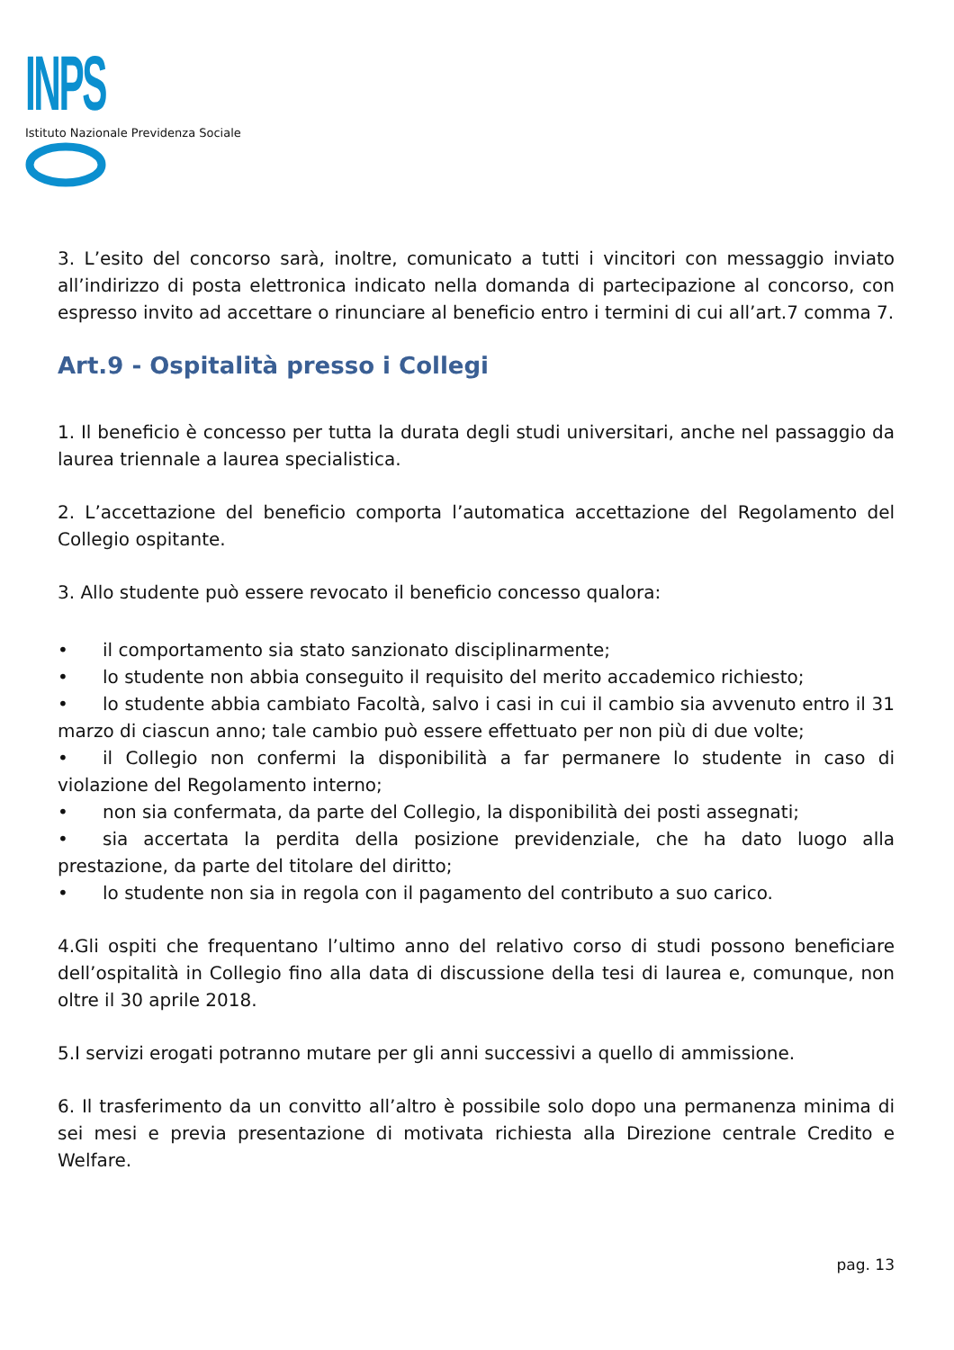INPS
Istituto Nazionale Previdenza Sociale
3. L’esito del concorso sarà, inoltre, comunicato a tutti i vincitori con messaggio inviato all’indirizzo di posta elettronica indicato nella domanda di partecipazione al concorso, con espresso invito ad accettare o rinunciare al beneficio entro i termini di cui all’art.7 comma 7.
Art.9 - Ospitalità presso i Collegi
1. Il beneficio è concesso per tutta la durata degli studi universitari, anche nel passaggio da laurea triennale a laurea specialistica.
2. L’accettazione del beneficio comporta l’automatica accettazione del Regolamento del Collegio ospitante.
3. Allo studente può essere revocato il beneficio concesso qualora:
• il comportamento sia stato sanzionato disciplinarmente;
• lo studente non abbia conseguito il requisito del merito accademico richiesto;
• lo studente abbia cambiato Facoltà, salvo i casi in cui il cambio sia avvenuto entro il 31 marzo di ciascun anno; tale cambio può essere effettuato per non più di due volte;
• il Collegio non confermi la disponibilità a far permanere lo studente in caso di violazione del Regolamento interno;
• non sia confermata, da parte del Collegio, la disponibilità dei posti assegnati;
• sia accertata la perdita della posizione previdenziale, che ha dato luogo alla prestazione, da parte del titolare del diritto;
• lo studente non sia in regola con il pagamento del contributo a suo carico.
4.Gli ospiti che frequentano l’ultimo anno del relativo corso di studi possono beneficiare dell’ospitalità in Collegio fino alla data di discussione della tesi di laurea e, comunque, non oltre il 30 aprile 2018.
5.I servizi erogati potranno mutare per gli anni successivi a quello di ammissione.
6. Il trasferimento da un convitto all’altro è possibile solo dopo una permanenza minima di sei mesi e previa presentazione di motivata richiesta alla Direzione centrale Credito e Welfare.
pag. 13